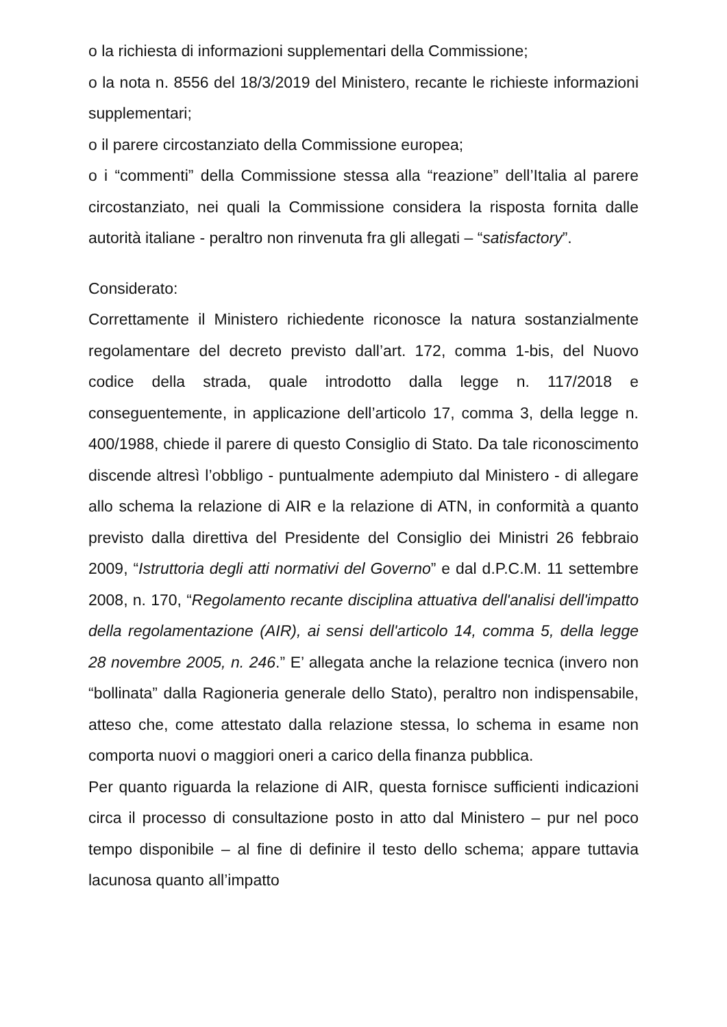o la richiesta di informazioni supplementari della Commissione;
o la nota n. 8556 del 18/3/2019 del Ministero, recante le richieste informazioni supplementari;
o il parere circostanziato della Commissione europea;
o i “commenti” della Commissione stessa alla “reazione” dell’Italia al parere circostanziato, nei quali la Commissione considera la risposta fornita dalle autorità italiane - peraltro non rinvenuta fra gli allegati – “satisfactory”.
Considerato:
Correttamente il Ministero richiedente riconosce la natura sostanzialmente regolamentare del decreto previsto dall’art. 172, comma 1-bis, del Nuovo codice della strada, quale introdotto dalla legge n. 117/2018 e conseguentemente, in applicazione dell’articolo 17, comma 3, della legge n. 400/1988, chiede il parere di questo Consiglio di Stato. Da tale riconoscimento discende altresì l’obbligo - puntualmente adempiuto dal Ministero - di allegare allo schema la relazione di AIR e la relazione di ATN, in conformità a quanto previsto dalla direttiva del Presidente del Consiglio dei Ministri 26 febbraio 2009, “Istruttoria degli atti normativi del Governo” e dal d.P.C.M. 11 settembre 2008, n. 170, “Regolamento recante disciplina attuativa dell'analisi dell'impatto della regolamentazione (AIR), ai sensi dell'articolo 14, comma 5, della legge 28 novembre 2005, n. 246.” E’ allegata anche la relazione tecnica (invero non “bollinata” dalla Ragioneria generale dello Stato), peraltro non indispensabile, atteso che, come attestato dalla relazione stessa, lo schema in esame non comporta nuovi o maggiori oneri a carico della finanza pubblica.
Per quanto riguarda la relazione di AIR, questa fornisce sufficienti indicazioni circa il processo di consultazione posto in atto dal Ministero – pur nel poco tempo disponibile – al fine di definire il testo dello schema; appare tuttavia lacunosa quanto all’impatto